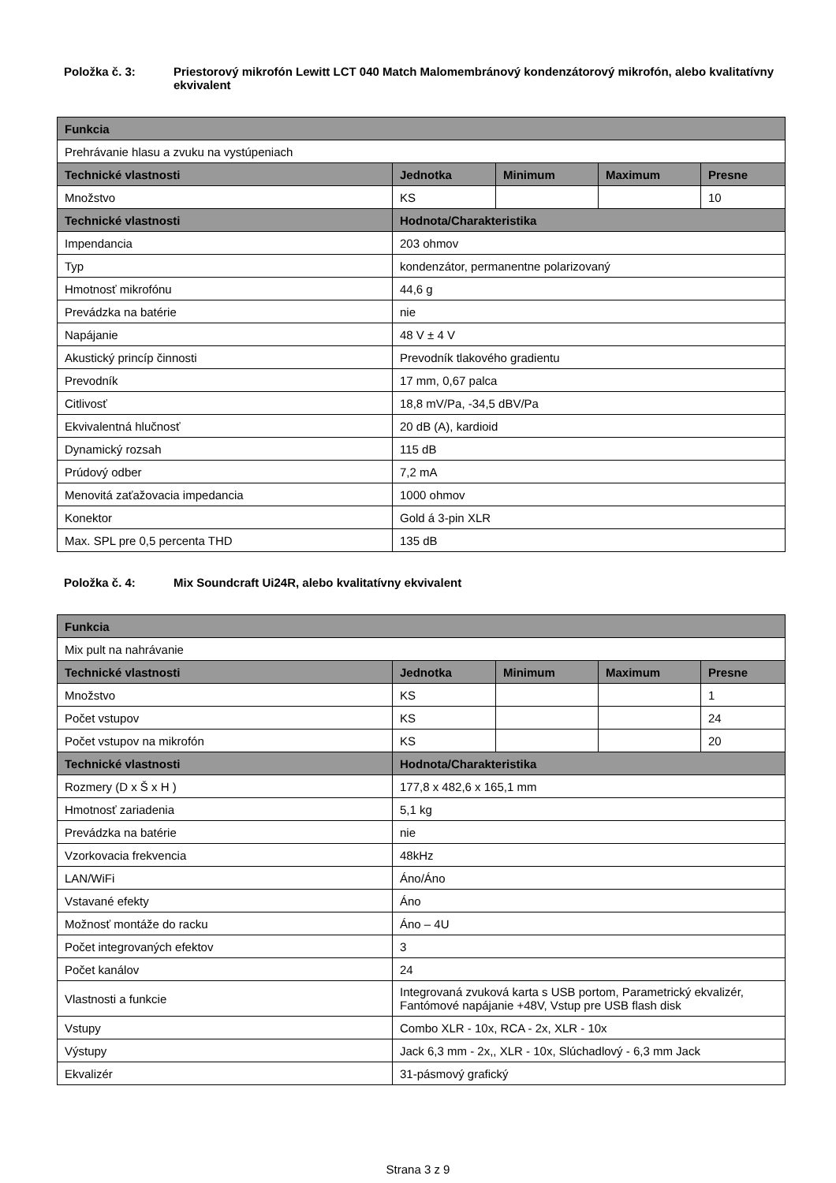Položka č. 3: Priestorový mikrofón Lewitt LCT 040 Match Malomembránový kondenzátorový mikrofón, alebo kvalitatívny ekvivalent
| Funkcia | | | | |
| --- | --- | --- | --- | --- |
| Prehrávanie hlasu a zvuku na vystúpeniach | | | | |
| Technické vlastnosti | Jednotka | Minimum | Maximum | Presne |
| Množstvo | KS | | | 10 |
| Technické vlastnosti | Hodnota/Charakteristika | | | |
| Impendancia | 203 ohmov | | | |
| Typ | kondenzátor, permanentne polarizovaný | | | |
| Hmotnosť mikrofónu | 44,6 g | | | |
| Prevádzka na batérie | nie | | | |
| Napájanie | 48 V ± 4 V | | | |
| Akustický princíp činnosti | Prevodník tlakového gradientu | | | |
| Prevodník | 17 mm, 0,67 palca | | | |
| Citlivosť | 18,8 mV/Pa, -34,5 dBV/Pa | | | |
| Ekvivalentná hlučnosť | 20 dB (A), kardioid | | | |
| Dynamický rozsah | 115 dB | | | |
| Prúdový odber | 7,2 mA | | | |
| Menovitá zaťažovacia impedancia | 1000 ohmov | | | |
| Konektor | Gold á 3-pin XLR | | | |
| Max. SPL pre 0,5 percenta THD | 135 dB | | | |
Položka č. 4: Mix Soundcraft Ui24R, alebo kvalitatívny ekvivalent
| Funkcia | | | | |
| --- | --- | --- | --- | --- |
| Mix pult na nahrávanie | | | | |
| Technické vlastnosti | Jednotka | Minimum | Maximum | Presne |
| Množstvo | KS | | | 1 |
| Počet vstupov | KS | | | 24 |
| Počet vstupov na mikrofón | KS | | | 20 |
| Technické vlastnosti | Hodnota/Charakteristika | | | |
| Rozmery (D x Š x H ) | 177,8 x 482,6 x 165,1 mm | | | |
| Hmotnosť zariadenia | 5,1 kg | | | |
| Prevádzka na batérie | nie | | | |
| Vzorkovacia frekvencia | 48kHz | | | |
| LAN/WiFi | Áno/Áno | | | |
| Vstavané efekty | Áno | | | |
| Možnosť montáže do racku | Áno – 4U | | | |
| Počet integrovaných efektov | 3 | | | |
| Počet kanálov | 24 | | | |
| Vlastnosti a funkcie | Integrovaná zvuková karta s USB portom, Parametrický ekvalizér, Fantómové napájanie +48V, Vstup pre USB flash disk | | | |
| Vstupy | Combo XLR - 10x, RCA - 2x, XLR - 10x | | | |
| Výstupy | Jack 6,3 mm - 2x,, XLR - 10x, Slúchadlový - 6,3 mm Jack | | | |
| Ekvalizér | 31-pásmový grafický | | | |
Strana 3 z 9